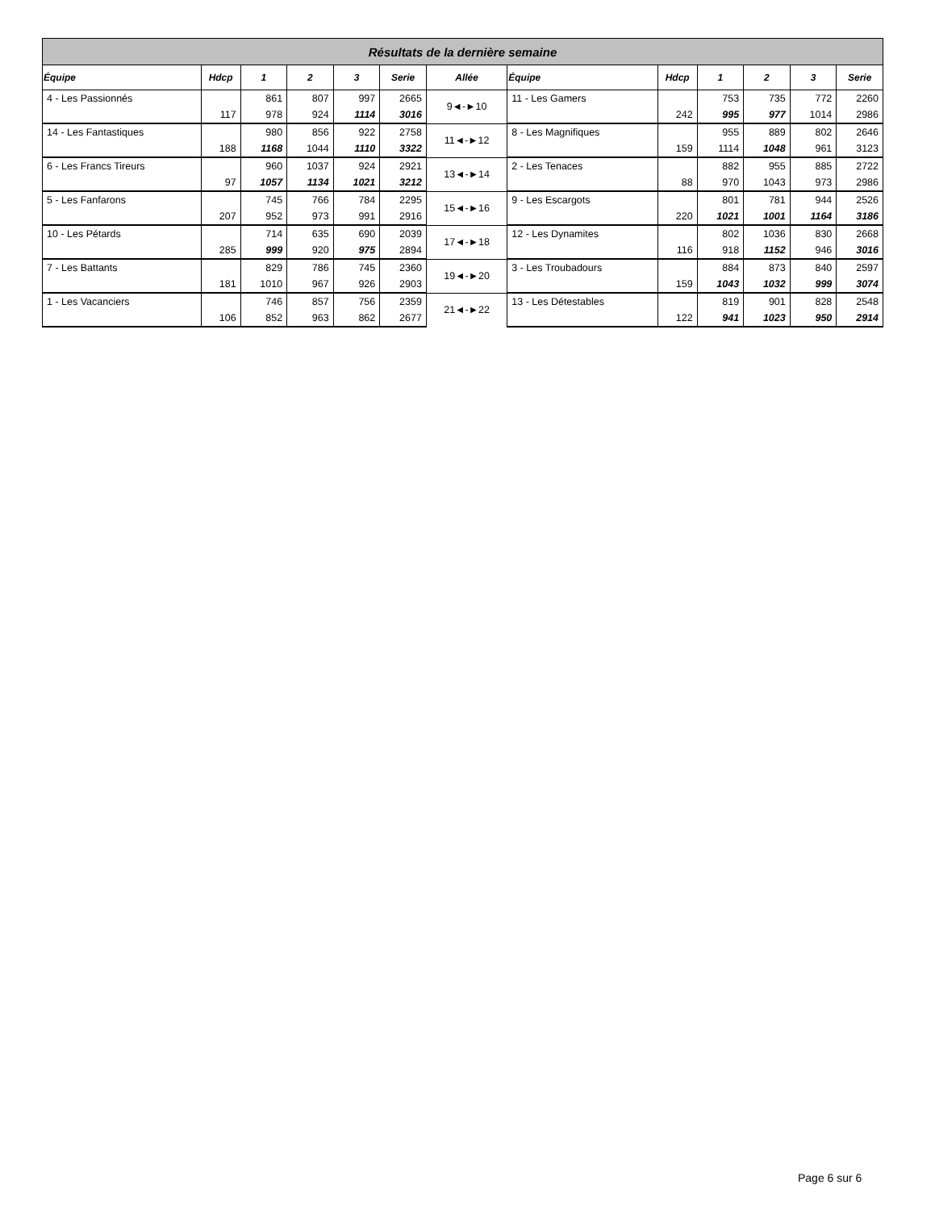| Résultats de la dernière semaine | | | | | | | | | | | | |
| Équipe | Hdcp | 1 | 2 | 3 | Serie | Allée | Équipe | Hdcp | 1 | 2 | 3 | Serie |
| 4 - Les Passionnés | | 861 | 807 | 997 | 2665 | 9◄-►10 | 11 - Les Gamers | | 753 | 735 | 772 | 2260 |
| | 117 | 978 | 924 | 1114 | 3016 | | | 242 | 995 | 977 | 1014 | 2986 |
| 14 - Les Fantastiques | | 980 | 856 | 922 | 2758 | 11◄-►12 | 8 - Les Magnifiques | | 955 | 889 | 802 | 2646 |
| | 188 | 1168 | 1044 | 1110 | 3322 | | | 159 | 1114 | 1048 | 961 | 3123 |
| 6 - Les Francs Tireurs | | 960 | 1037 | 924 | 2921 | 13◄-►14 | 2 - Les Tenaces | | 882 | 955 | 885 | 2722 |
| | 97 | 1057 | 1134 | 1021 | 3212 | | | 88 | 970 | 1043 | 973 | 2986 |
| 5 - Les Fanfarons | | 745 | 766 | 784 | 2295 | 15◄-►16 | 9 - Les Escargots | | 801 | 781 | 944 | 2526 |
| | 207 | 952 | 973 | 991 | 2916 | | | 220 | 1021 | 1001 | 1164 | 3186 |
| 10 - Les Pétards | | 714 | 635 | 690 | 2039 | 17◄-►18 | 12 - Les Dynamites | | 802 | 1036 | 830 | 2668 |
| | 285 | 999 | 920 | 975 | 2894 | | | 116 | 918 | 1152 | 946 | 3016 |
| 7 - Les Battants | | 829 | 786 | 745 | 2360 | 19◄-►20 | 3 - Les Troubadours | | 884 | 873 | 840 | 2597 |
| | 181 | 1010 | 967 | 926 | 2903 | | | 159 | 1043 | 1032 | 999 | 3074 |
| 1 - Les Vacanciers | | 746 | 857 | 756 | 2359 | 21◄-►22 | 13 - Les Détestables | | 819 | 901 | 828 | 2548 |
| | 106 | 852 | 963 | 862 | 2677 | | | 122 | 941 | 1023 | 950 | 2914 |
Page 6 sur 6